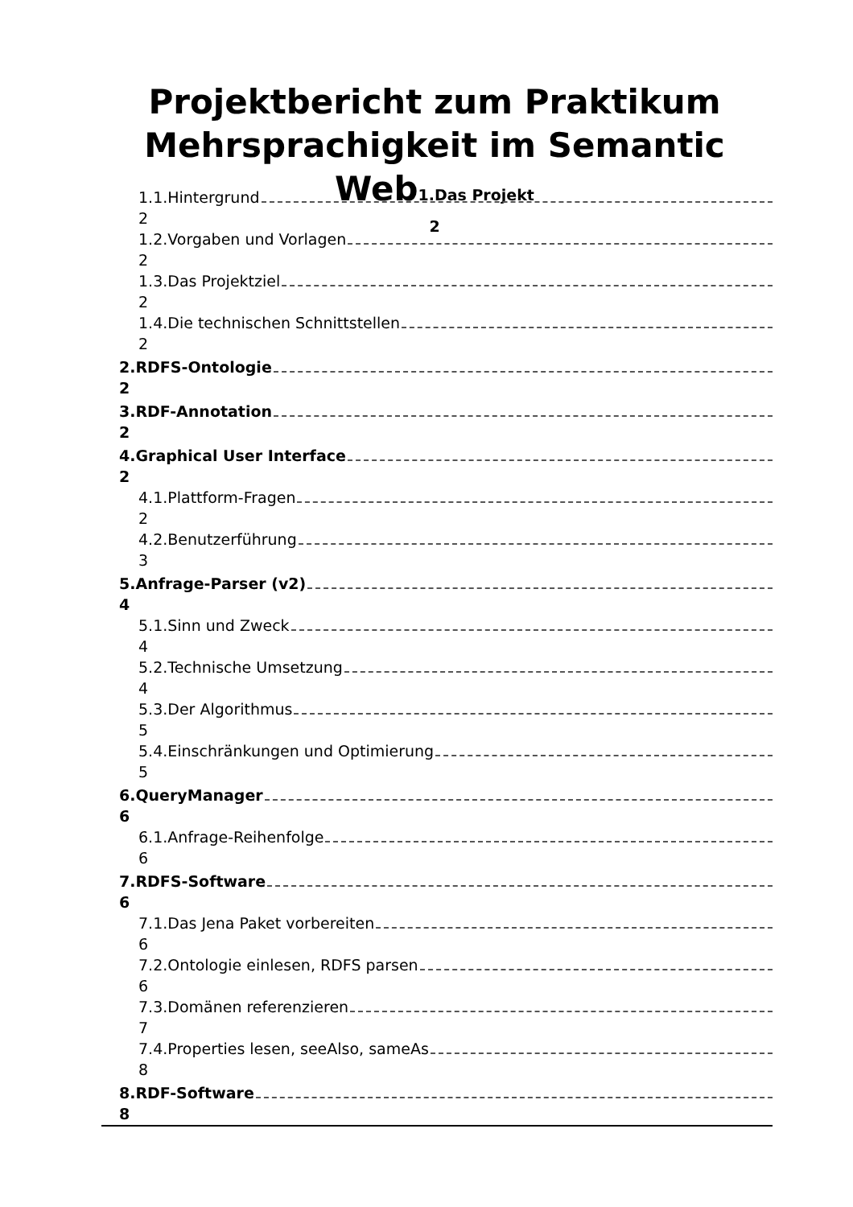Projektbericht zum Praktikum Mehrsprachigkeit im Semantic Web1.Das Projekt
2
1.1.Hintergrund
2
1.2.Vorgaben und Vorlagen
2
1.3.Das Projektziel
2
1.4.Die technischen Schnittstellen
2
2.RDFS-Ontologie
2
3.RDF-Annotation
2
4.Graphical User Interface
2
4.1.Plattform-Fragen
2
4.2.Benutzerführung
3
5.Anfrage-Parser (v2)
4
5.1.Sinn und Zweck
4
5.2.Technische Umsetzung
4
5.3.Der Algorithmus
5
5.4.Einschränkungen und Optimierung
5
6.QueryManager
6
6.1.Anfrage-Reihenfolge
6
7.RDFS-Software
6
7.1.Das Jena Paket vorbereiten
6
7.2.Ontologie einlesen, RDFS parsen
6
7.3.Domänen referenzieren
7
7.4.Properties lesen, seeAlso, sameAs
8
8.RDF-Software
8